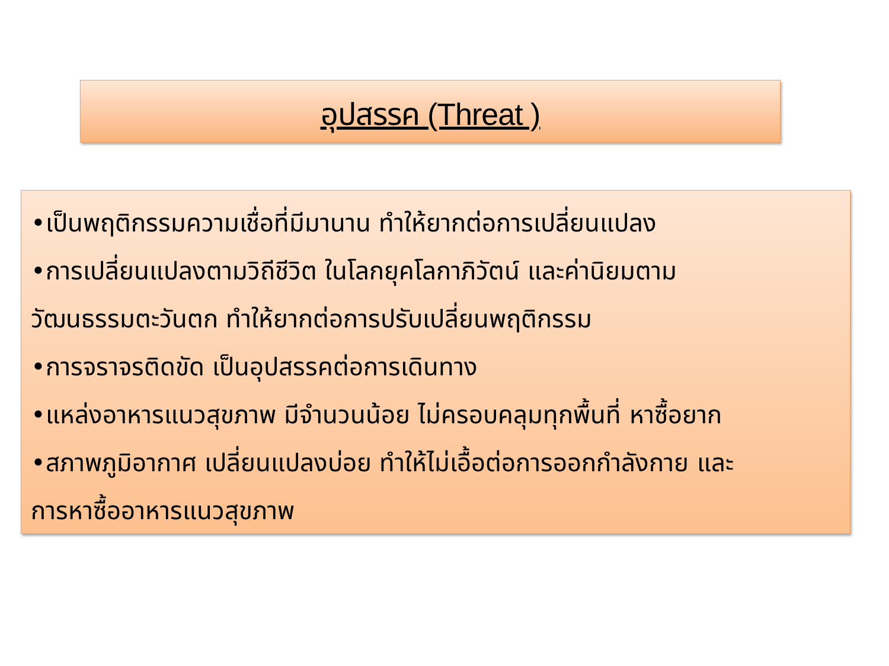อุปสรรค (Threat )
•เป็นพฤติกรรมความเชื่อที่มีมานาน ทำให้ยากต่อการเปลี่ยนแปลง
•การเปลี่ยนแปลงตามวิถีชีวิต ในโลกยุคโลกาภิวัตน์ และค่านิยมตาม
วัฒนธรรมตะวันตก ทำให้ยากต่อการปรับเปลี่ยนพฤติกรรม
•การจราจรติดขัด เป็นอุปสรรคต่อการเดินทาง
•แหล่งอาหารแนวสุขภาพ มีจำนวนน้อย ไม่ครอบคลุมทุกพื้นที่ หาซื้อยาก
•สภาพภูมิอากาศ เปลี่ยนแปลงบ่อย ทำให้ไม่เอื้อต่อการออกกำลังกาย และ
การหาซื้ออาหารแนวสุขภาพ